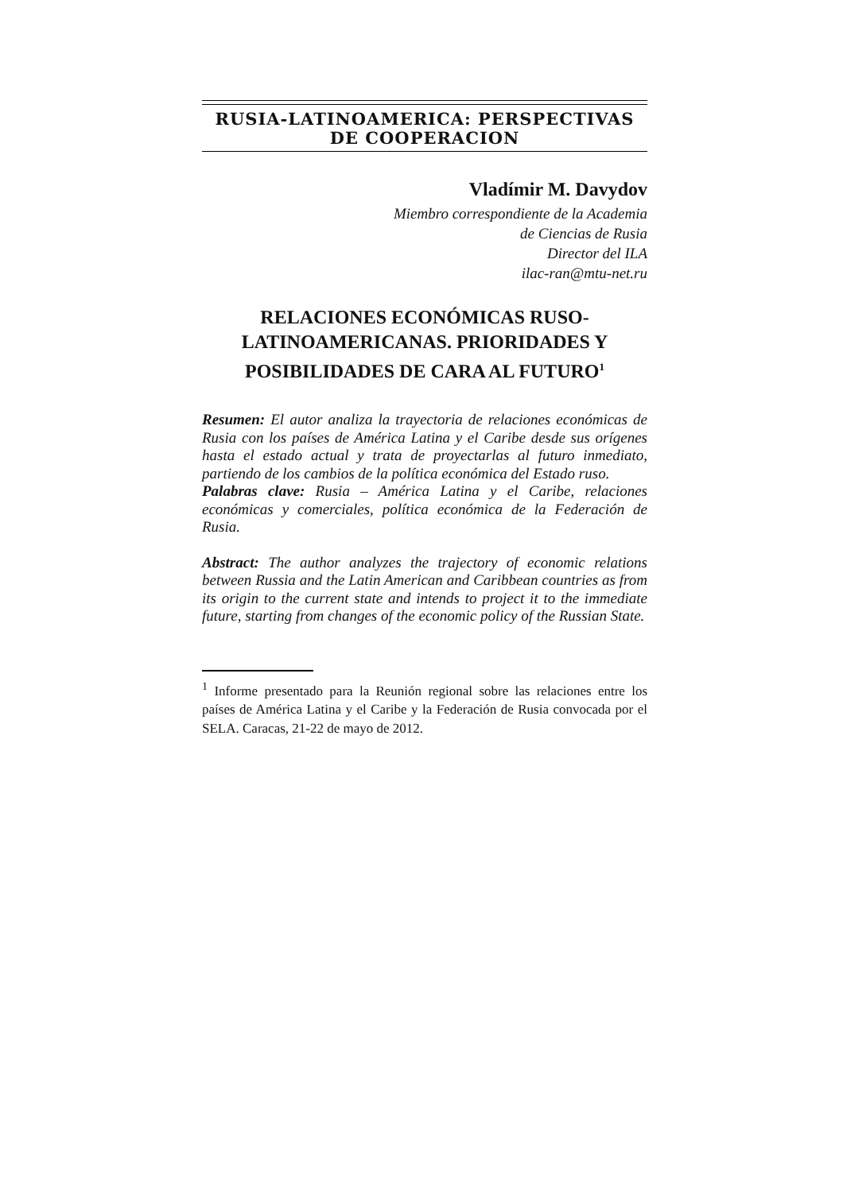RUSIA-LATINOAMERICA: PERSPECTIVAS DE COOPERACION
Vladímir M. Davydov
Miembro correspondiente de la Academia
de Ciencias de Rusia
Director del ILA
ilac-ran@mtu-net.ru
RELACIONES ECONÓMICAS RUSO-LATINOAMERICANAS. PRIORIDADES Y POSIBILIDADES DE CARA AL FUTURO<sup>1</sup>
Resumen: El autor analiza la trayectoria de relaciones económicas de Rusia con los países de América Latina y el Caribe desde sus orígenes hasta el estado actual y trata de proyectarlas al futuro inmediato, partiendo de los cambios de la política económica del Estado ruso.
Palabras clave: Rusia – América Latina y el Caribe, relaciones económicas y comerciales, política económica de la Federación de Rusia.
Abstract: The author analyzes the trajectory of economic relations between Russia and the Latin American and Caribbean countries as from its origin to the current state and intends to project it to the immediate future, starting from changes of the economic policy of the Russian State.
<sup>1</sup> Informe presentado para la Reunión regional sobre las relaciones entre los países de América Latina y el Caribe y la Federación de Rusia convocada por el SELA. Caracas, 21-22 de mayo de 2012.